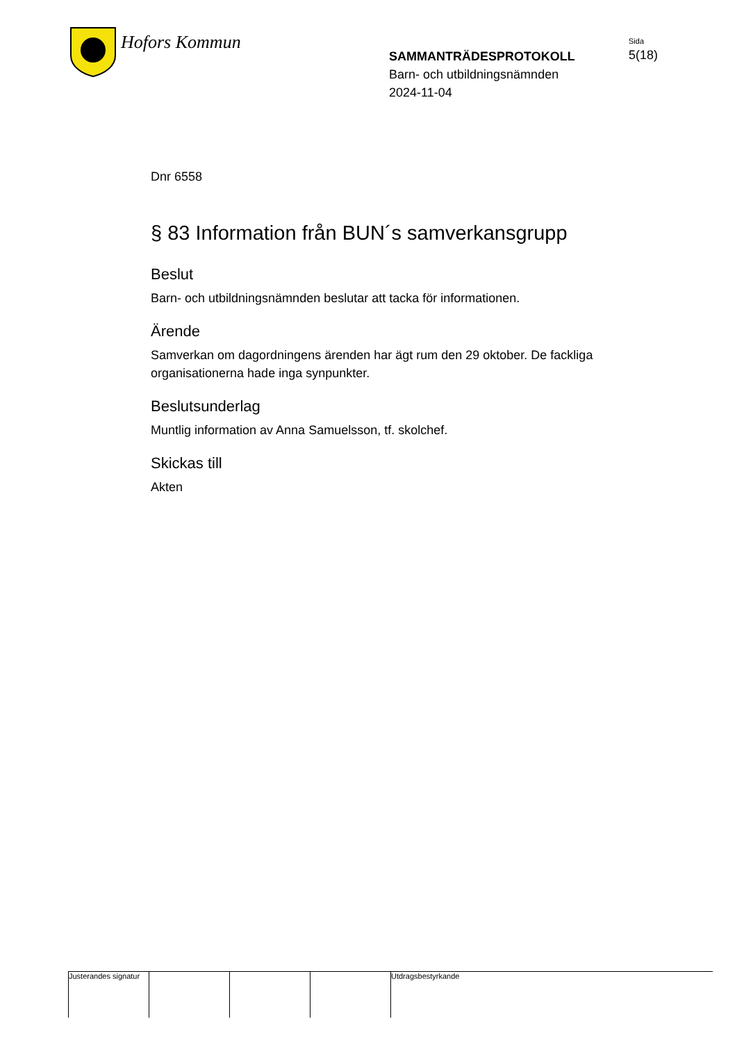Hofors Kommun
SAMMANTRÄDESPROTOKOLL
Barn- och utbildningsnämnden
2024-11-04
Sida
5(18)
Dnr 6558
§ 83 Information från BUN´s samverkansgrupp
Beslut
Barn- och utbildningsnämnden beslutar att tacka för informationen.
Ärende
Samverkan om dagordningens ärenden har ägt rum den 29 oktober. De fackliga organisationerna hade inga synpunkter.
Beslutsunderlag
Muntlig information av Anna Samuelsson, tf. skolchef.
Skickas till
Akten
Justerandes signatur
Utdragsbestyrkande